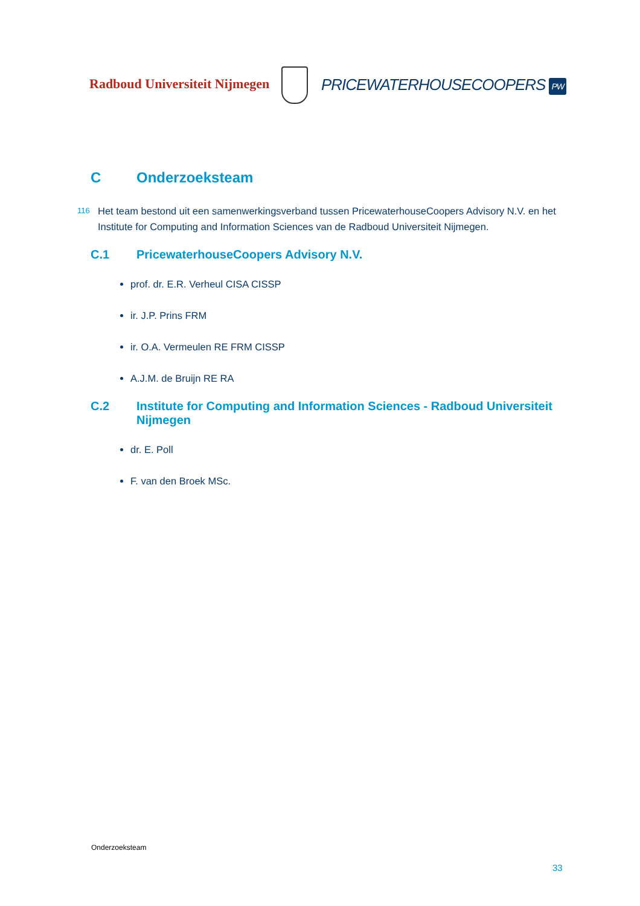Radboud Universiteit Nijmegen
PRICEWATERHOUSECOOPERS PW
C Onderzoeksteam
116 Het team bestond uit een samenwerkingsverband tussen PricewaterhouseCoopers Advisory N.V. en het Institute for Computing and Information Sciences van de Radboud Universiteit Nijmegen.
C.1 PricewaterhouseCoopers Advisory N.V.
prof. dr. E.R. Verheul CISA CISSP
ir. J.P. Prins FRM
ir. O.A. Vermeulen RE FRM CISSP
A.J.M. de Bruijn RE RA
C.2 Institute for Computing and Information Sciences - Radboud Universiteit Nijmegen
dr. E. Poll
F. van den Broek MSc.
Onderzoeksteam
33